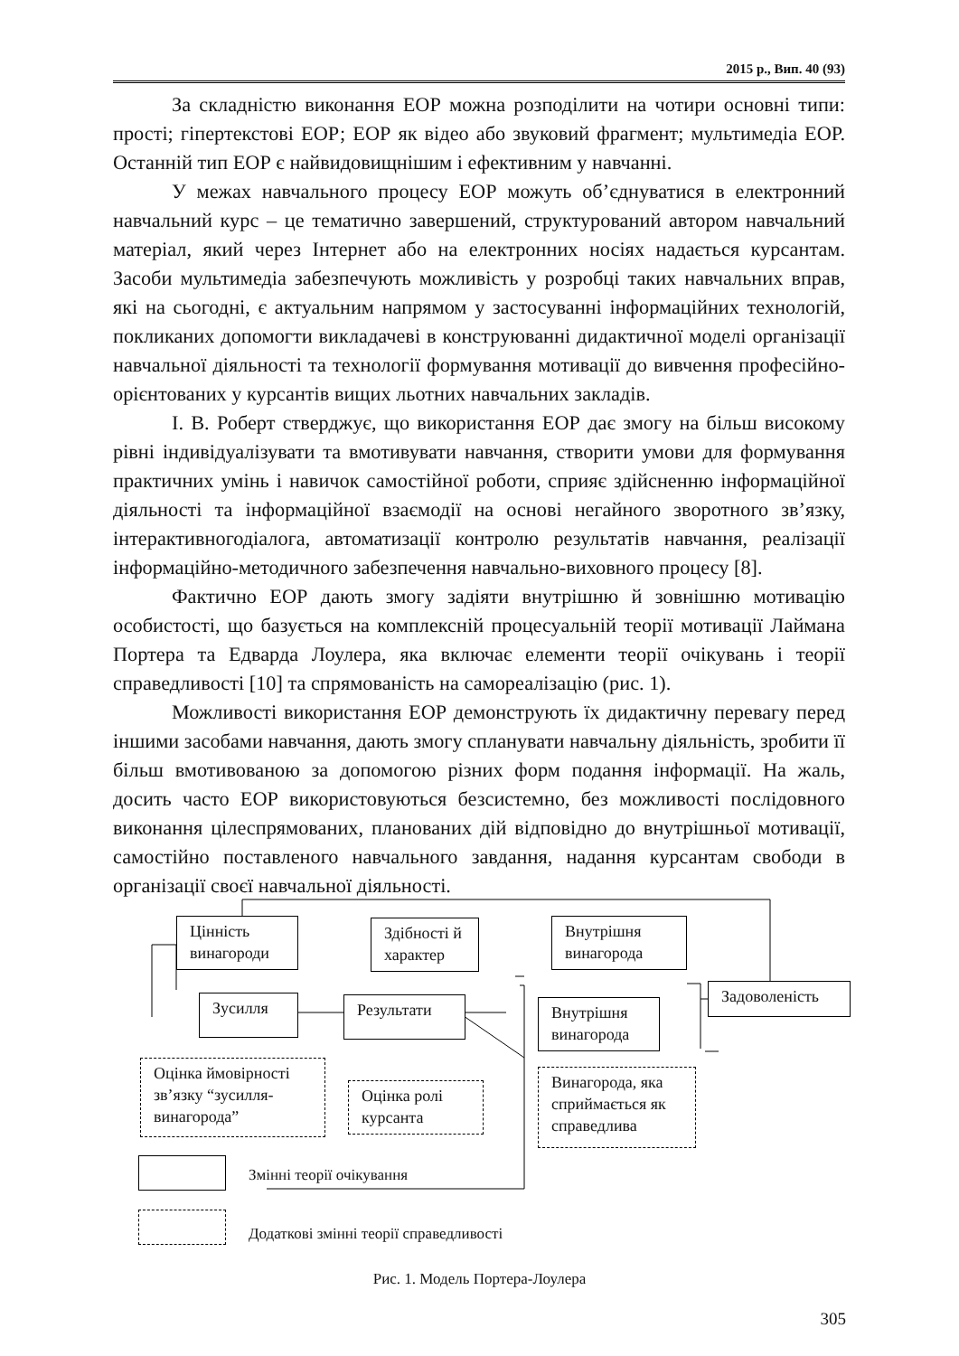2015 р., Вип. 40 (93)
За складністю виконання ЕОР можна розподілити на чотири основні типи: прості; гіпертекстові ЕОР; ЕОР як відео або звуковий фрагмент; мультимедіа ЕОР. Останній тип ЕОР є найвидовищнішим і ефективним у навчанні.
У межах навчального процесу ЕОР можуть об’єднуватися в електронний навчальний курс – це тематично завершений, структурований автором навчальний матеріал, який через Інтернет або на електронних носіях надається курсантам. Засоби мультимедіа забезпечують можливість у розробці таких навчальних вправ, які на сьогодні, є актуальним напрямом у застосуванні інформаційних технологій, покликаних допомогти викладачеві в конструюванні дидактичної моделі організації навчальної діяльності та технології формування мотивації до вивчення професійно-орієнтованих у курсантів вищих льотних навчальних закладів.
І. В. Роберт стверджує, що використання ЕОР дає змогу на більш високому рівні індивідуалізувати та вмотивувати навчання, створити умови для формування практичних умінь і навичок самостійної роботи, сприяє здійсненню інформаційної діяльності та інформаційної взаємодії на основі негайного зворотного зв’язку, інтерактивногодіалога, автоматизації контролю результатів навчання, реалізації інформаційно-методичного забезпечення навчально-виховного процесу [8].
Фактично ЕОР дають змогу задіяти внутрішню й зовнішню мотивацію особистості, що базується на комплексній процесуальній теорії мотивації Лаймана Портера та Едварда Лоулера, яка включає елементи теорії очікувань і теорії справедливості [10] та спрямованість на самореалізацію (рис. 1).
Можливості використання ЕОР демонструють їх дидактичну перевагу перед іншими засобами навчання, дають змогу спланувати навчальну діяльність, зробити її більш вмотивованою за допомогою різних форм подання інформації. На жаль, досить часто ЕОР використовуються безсистемно, без можливості послідовного виконання цілеспрямованих, планованих дій відповідно до внутрішньої мотивації, самостійно поставленого навчального завдання, надання курсантам свободи в організації своєї навчальної діяльності.
Цінність винагороди
Здібності й характер
Внутрішня винагорода
Зусилля Результати
Внутрішня винагорода
Задоволеність
Оцінка ймовірності зв’язку “зусилля-винагорода”
Оцінка ролі курсанта
Винагорода, яка сприймається як справедлива
Змінні теорії очікування
Додаткові змінні теорії справедливості
Рис. 1. Модель Портера-Лоулера
305